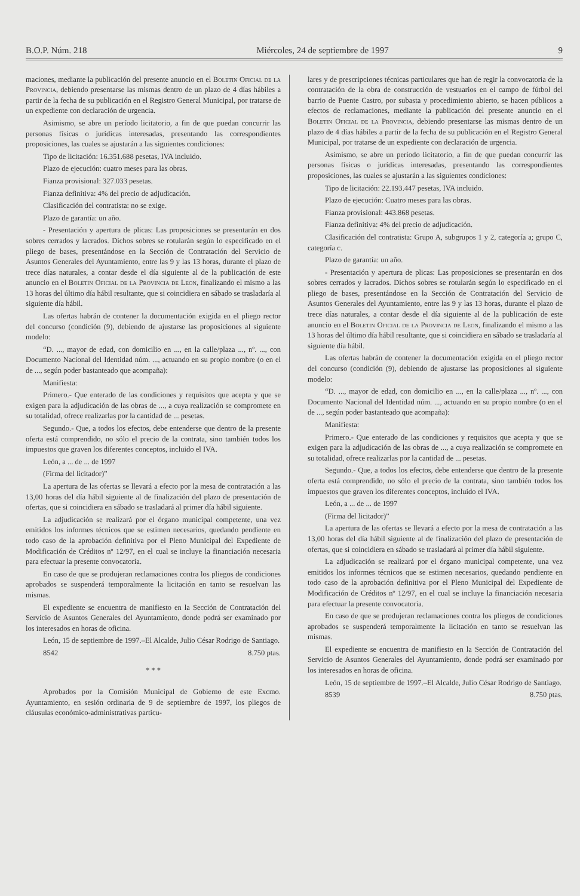B.O.P. Núm. 218 Miércoles, 24 de septiembre de 1997 9
maciones, mediante la publicación del presente anuncio en el Boletin Oficial de la Provincia, debiendo presentarse las mismas dentro de un plazo de 4 días hábiles a partir de la fecha de su publicación en el Registro General Municipal, por tratarse de un expediente con declaración de urgencia.
Asimismo, se abre un período licitatorio, a fin de que puedan concurrir las personas físicas o jurídicas interesadas, presentando las correspondientes proposiciones, las cuales se ajustarán a las siguientes condiciones:
Tipo de licitación: 16.351.688 pesetas, IVA incluido.
Plazo de ejecución: cuatro meses para las obras.
Fianza provisional: 327.033 pesetas.
Fianza definitiva: 4% del precio de adjudicación.
Clasificación del contratista: no se exige.
Plazo de garantía: un año.
- Presentación y apertura de plicas: Las proposiciones se presentarán en dos sobres cerrados y lacrados. Dichos sobres se rotularán según lo especificado en el pliego de bases, presentándose en la Sección de Contratación del Servicio de Asuntos Generales del Ayuntamiento, entre las 9 y las 13 horas, durante el plazo de trece días naturales, a contar desde el día siguiente al de la publicación de este anuncio en el Boletin Oficial de la Provincia de Leon, finalizando el mismo a las 13 horas del último día hábil resultante, que si coincidiera en sábado se trasladaría al siguiente día hábil.
Las ofertas habrán de contener la documentación exigida en el pliego rector del concurso (condición (9), debiendo de ajustarse las proposiciones al siguiente modelo:
“D. ..., mayor de edad, con domicilio en ..., en la calle/plaza ..., nº. ..., con Documento Nacional del Identidad núm. ..., actuando en su propio nombre (o en el de ..., según poder bastanteado que acompaña):
Manifiesta:
Primero.- Que enterado de las condiciones y requisitos que acepta y que se exigen para la adjudicación de las obras de ..., a cuya realización se compromete en su totalidad, ofrece realizarlas por la cantidad de ... pesetas.
Segundo.- Que, a todos los efectos, debe entenderse que dentro de la presente oferta está comprendido, no sólo el precio de la contrata, sino también todos los impuestos que graven los diferentes conceptos, incluido el IVA.
León, a ... de ... de 1997
(Firma del licitador)”
La apertura de las ofertas se llevará a efecto por la mesa de contratación a las 13,00 horas del día hábil siguiente al de finalización del plazo de presentación de ofertas, que si coincidiera en sábado se trasladará al primer día hábil siguiente.
La adjudicación se realizará por el órgano municipal competente, una vez emitidos los informes técnicos que se estimen necesarios, quedando pendiente en todo caso de la aprobación definitiva por el Pleno Municipal del Expediente de Modificación de Créditos nº 12/97, en el cual se incluye la financiación necesaria para efectuar la presente convocatoria.
En caso de que se produjeran reclamaciones contra los pliegos de condiciones aprobados se suspenderá temporalmente la licitación en tanto se resuelvan las mismas.
El expediente se encuentra de manifiesto en la Sección de Contratación del Servicio de Asuntos Generales del Ayuntamiento, donde podrá ser examinado por los interesados en horas de oficina.
León, 15 de septiembre de 1997.–El Alcalde, Julio César Rodrigo de Santiago.
8542 8.750 ptas.
* * *
Aprobados por la Comisión Municipal de Gobierno de este Excmo. Ayuntamiento, en sesión ordinaria de 9 de septiembre de 1997, los pliegos de cláusulas económico-administrativas particu-
lares y de prescripciones técnicas particulares que han de regir la convocatoria de la contratación de la obra de construcción de vestuarios en el campo de fútbol del barrio de Puente Castro, por subasta y procedimiento abierto, se hacen públicos a efectos de reclamaciones, mediante la publicación del presente anuncio en el Boletin Oficial de la Provincia, debiendo presentarse las mismas dentro de un plazo de 4 días hábiles a partir de la fecha de su publicación en el Registro General Municipal, por tratarse de un expediente con declaración de urgencia.
Asimismo, se abre un período licitatorio, a fin de que puedan concurrir las personas físicas o jurídicas interesadas, presentando las correspondientes proposiciones, las cuales se ajustarán a las siguientes condiciones:
Tipo de licitación: 22.193.447 pesetas, IVA incluido.
Plazo de ejecución: Cuatro meses para las obras.
Fianza provisional: 443.868 pesetas.
Fianza definitiva: 4% del precio de adjudicación.
Clasificación del contratista: Grupo A, subgrupos 1 y 2, categoría a; grupo C, categoría c.
Plazo de garantía: un año.
- Presentación y apertura de plicas: Las proposiciones se presentarán en dos sobres cerrados y lacrados. Dichos sobres se rotularán según lo especificado en el pliego de bases, presentándose en la Sección de Contratación del Servicio de Asuntos Generales del Ayuntamiento, entre las 9 y las 13 horas, durante el plazo de trece días naturales, a contar desde el día siguiente al de la publicación de este anuncio en el Boletin Oficial de la Provincia de Leon, finalizando el mismo a las 13 horas del último día hábil resultante, que si coincidiera en sábado se trasladaría al siguiente día hábil.
Las ofertas habrán de contener la documentación exigida en el pliego rector del concurso (condición (9), debiendo de ajustarse las proposiciones al siguiente modelo:
“D. ..., mayor de edad, con domicilio en ..., en la calle/plaza ..., nº. ..., con Documento Nacional del Identidad núm. ..., actuando en su propio nombre (o en el de ..., según poder bastanteado que acompaña):
Manifiesta:
Primero.- Que enterado de las condiciones y requisitos que acepta y que se exigen para la adjudicación de las obras de ..., a cuya realización se compromete en su totalidad, ofrece realizarlas por la cantidad de ... pesetas.
Segundo.- Que, a todos los efectos, debe entenderse que dentro de la presente oferta está comprendido, no sólo el precio de la contrata, sino también todos los impuestos que graven los diferentes conceptos, incluido el IVA.
León, a ... de ... de 1997
(Firma del licitador)”
La apertura de las ofertas se llevará a efecto por la mesa de contratación a las 13,00 horas del día hábil siguiente al de finalización del plazo de presentación de ofertas, que si coincidiera en sábado se trasladará al primer día hábil siguiente.
La adjudicación se realizará por el órgano municipal competente, una vez emitidos los informes técnicos que se estimen necesarios, quedando pendiente en todo caso de la aprobación definitiva por el Pleno Municipal del Expediente de Modificación de Créditos nº 12/97, en el cual se incluye la financiación necesaria para efectuar la presente convocatoria.
En caso de que se produjeran reclamaciones contra los pliegos de condiciones aprobados se suspenderá temporalmente la licitación en tanto se resuelvan las mismas.
El expediente se encuentra de manifiesto en la Sección de Contratación del Servicio de Asuntos Generales del Ayuntamiento, donde podrá ser examinado por los interesados en horas de oficina.
León, 15 de septiembre de 1997.–El Alcalde, Julio César Rodrigo de Santiago.
8539 8.750 ptas.